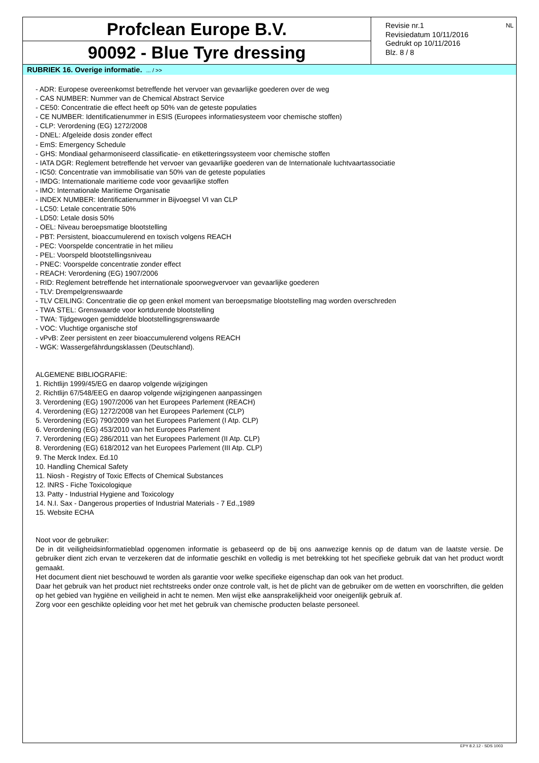Profclean Europe B.V.
90092 - Blue Tyre dressing
Revisie nr.1
Revisiedatum 10/11/2016
Gedrukt op 10/11/2016
Blz. 8 / 8
NL
RUBRIEK 16. Overige informatie. ... / >>
- ADR: Europese overeenkomst betreffende het vervoer van gevaarlijke goederen over de weg
- CAS NUMBER: Nummer van de Chemical Abstract Service
- CE50: Concentratie die effect heeft op 50% van de geteste populaties
- CE NUMBER: Identificatienummer in ESIS (Europees informatiesysteem voor chemische stoffen)
- CLP: Verordening (EG) 1272/2008
- DNEL: Afgeleide dosis zonder effect
- EmS: Emergency Schedule
- GHS: Mondiaal geharmoniseerd classificatie- en etiketteringssysteem voor chemische stoffen
- IATA DGR: Reglement betreffende het vervoer van gevaarlijke goederen van de Internationale luchtvaartassociatie
- IC50: Concentratie van immobilisatie van 50% van de geteste populaties
- IMDG: Internationale maritieme code voor gevaarlijke stoffen
- IMO: Internationale Maritieme Organisatie
- INDEX NUMBER: Identificatienummer in Bijvoegsel VI van CLP
- LC50: Letale concentratie 50%
- LD50: Letale dosis 50%
- OEL: Niveau beroepsmatige blootstelling
- PBT: Persistent, bioaccumulerend en toxisch volgens REACH
- PEC: Voorspelde concentratie in het milieu
- PEL: Voorspeld blootstellingsniveau
- PNEC: Voorspelde concentratie zonder effect
- REACH: Verordening (EG) 1907/2006
- RID: Reglement betreffende het internationale spoorwegvervoer van gevaarlijke goederen
- TLV: Drempelgrenswaarde
- TLV CEILING: Concentratie die op geen enkel moment van beroepsmatige blootstelling mag worden overschreden
- TWA STEL: Grenswaarde voor kortdurende blootstelling
- TWA: Tijdgewogen gemiddelde blootstellingsgrenswaarde
- VOC: Vluchtige organische stof
- vPvB: Zeer persistent en zeer bioaccumulerend volgens REACH
- WGK: Wassergefährdungsklassen (Deutschland).
ALGEMENE BIBLIOGRAFIE:
1. Richtlijn 1999/45/EG en daarop volgende wijzigingen
2. Richtlijn 67/548/EEG en daarop volgende wijzigingenen aanpassingen
3. Verordening (EG) 1907/2006 van het Europees Parlement (REACH)
4. Verordening (EG) 1272/2008 van het Europees Parlement (CLP)
5. Verordening (EG) 790/2009 van het Europees Parlement (I Atp. CLP)
6. Verordening (EG) 453/2010 van het Europees Parlement
7. Verordening (EG) 286/2011 van het Europees Parlement (II Atp. CLP)
8. Verordening (EG) 618/2012 van het Europees Parlement (III Atp. CLP)
9. The Merck Index. Ed.10
10. Handling Chemical Safety
11. Niosh - Registry of Toxic Effects of Chemical Substances
12. INRS - Fiche Toxicologique
13. Patty - Industrial Hygiene and Toxicology
14. N.I. Sax - Dangerous properties of Industrial Materials - 7 Ed.,1989
15. Website ECHA
Noot voor de gebruiker:
De in dit veiligheidsinformatieblad opgenomen informatie is gebaseerd op de bij ons aanwezige kennis op de datum van de laatste versie. De gebruiker dient zich ervan te verzekeren dat de informatie geschikt en volledig is met betrekking tot het specifieke gebruik dat van het product wordt gemaakt.
Het document dient niet beschouwd te worden als garantie voor welke specifieke eigenschap dan ook van het product.
Daar het gebruik van het product niet rechtstreeks onder onze controle valt, is het de plicht van de gebruiker om de wetten en voorschriften, die gelden op het gebied van hygiëne en veiligheid in acht te nemen. Men wijst elke aansprakelijkheid voor oneigenlijk gebruik af.
Zorg voor een geschikte opleiding voor het met het gebruik van chemische producten belaste personeel.
EPY 8.2.12 - SDS 1003